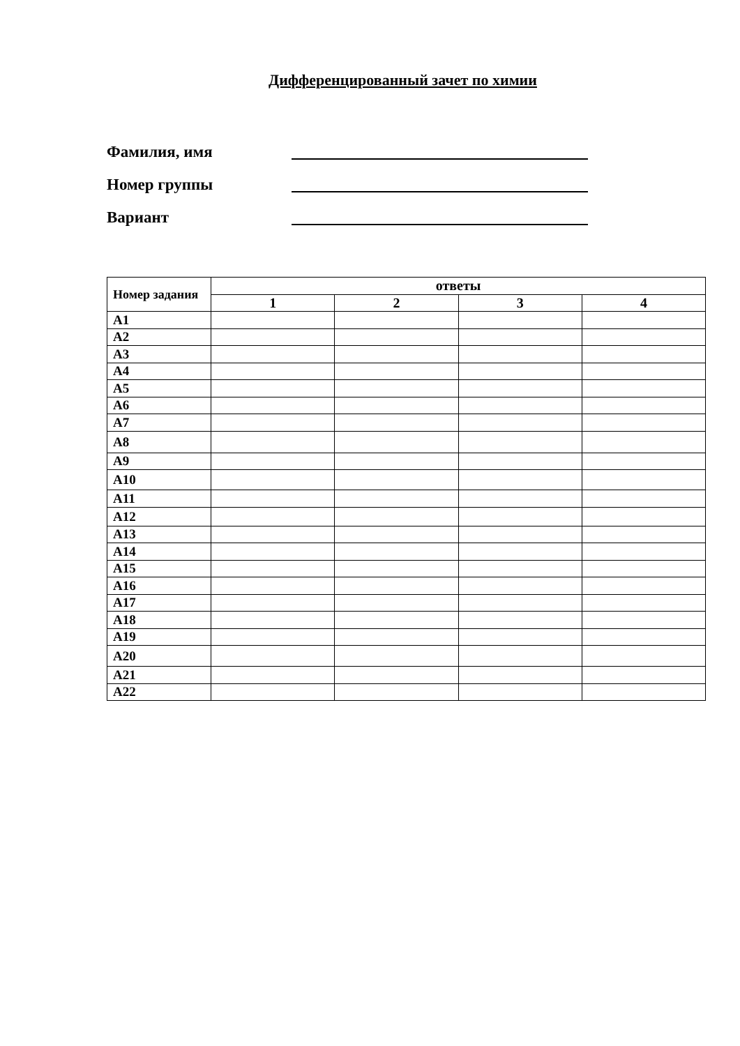Дифференцированный зачет по химии
Фамилия, имя
Номер группы
Вариант
| Номер задания | ответы | | | |
| --- | --- | --- | --- | --- |
| | 1 | 2 | 3 | 4 |
| A1 | | | | |
| A2 | | | | |
| A3 | | | | |
| A4 | | | | |
| A5 | | | | |
| A6 | | | | |
| A7 | | | | |
| A8 | | | | |
| A9 | | | | |
| A10 | | | | |
| A11 | | | | |
| A12 | | | | |
| A13 | | | | |
| A14 | | | | |
| A15 | | | | |
| A16 | | | | |
| A17 | | | | |
| A18 | | | | |
| A19 | | | | |
| A20 | | | | |
| A21 | | | | |
| A22 | | | | |